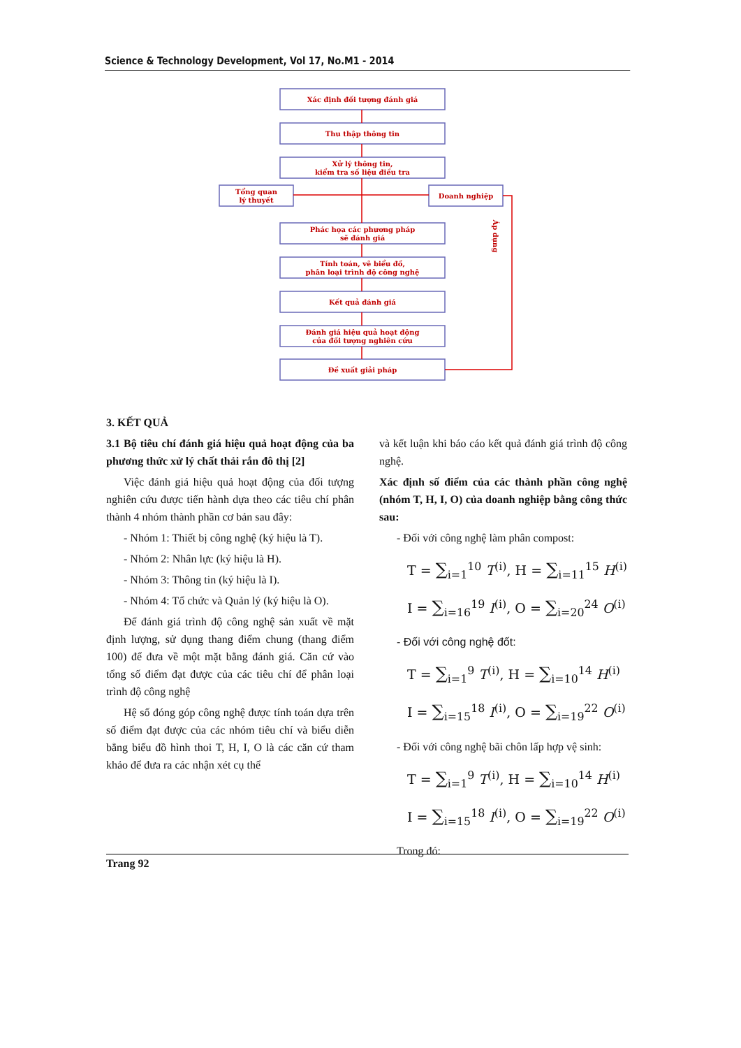Science & Technology Development, Vol 17, No.M1 - 2014
Xác định đối tượng đánh giá
Thu thập thông tin
Xử lý thông tin,
kiểm tra số liệu điều tra
Tổng quan
lý thuyết
Doanh nghiệp
Phác họa các phương pháp
sẽ đánh giá
Tính toán, vẽ biểu đồ,
phân loại trình độ công nghệ
Kết quả đánh giá
Đánh giá hiệu quả hoạt động
của đối tượng nghiên cứu
Đề xuất giải pháp
Áp dụng
3. KẾT QUẢ
3.1 Bộ tiêu chí đánh giá hiệu quả hoạt động của ba phương thức xử lý chất thải rắn đô thị [2]
Việc đánh giá hiệu quả hoạt động của đối tượng nghiên cứu được tiến hành dựa theo các tiêu chí phân thành 4 nhóm thành phần cơ bản sau đây:
- Nhóm 1: Thiết bị công nghệ (ký hiệu là T).
- Nhóm 2: Nhân lực (ký hiệu là H).
- Nhóm 3: Thông tin (ký hiệu là I).
- Nhóm 4: Tổ chức và Quản lý (ký hiệu là O).
Để đánh giá trình độ công nghệ sản xuất về mặt định lượng, sử dụng thang điểm chung (thang điểm 100) để đưa về một mặt bằng đánh giá. Căn cứ vào tổng số điểm đạt được của các tiêu chí để phân loại trình độ công nghệ
Hệ số đóng góp công nghệ được tính toán dựa trên số điểm đạt được của các nhóm tiêu chí và biểu diễn bằng biểu đồ hình thoi T, H, I, O là các căn cứ tham khảo để đưa ra các nhận xét cụ thể
và kết luận khi báo cáo kết quả đánh giá trình độ công nghệ.
Xác định số điểm của các thành phần công nghệ (nhóm T, H, I, O) của doanh nghiệp bằng công thức sau:
- Đối với công nghệ làm phân compost:
T = ∑<sub>i=1</sub><sup>10</sup> T<sup>(i)</sup>, H = ∑<sub>i=11</sub><sup>15</sup> H<sup>(i)</sup>
I = ∑<sub>i=16</sub><sup>19</sup> I<sup>(i)</sup>, O = ∑<sub>i=20</sub><sup>24</sup> O<sup>(i)</sup>
- Đối với công nghệ đốt:
T = ∑<sub>i=1</sub><sup>9</sup> T<sup>(i)</sup>, H = ∑<sub>i=10</sub><sup>14</sup> H<sup>(i)</sup>
I = ∑<sub>i=15</sub><sup>18</sup> I<sup>(i)</sup>, O = ∑<sub>i=19</sub><sup>22</sup> O<sup>(i)</sup>
- Đối với công nghệ bãi chôn lấp hợp vệ sinh:
T = ∑<sub>i=1</sub><sup>9</sup> T<sup>(i)</sup>, H = ∑<sub>i=10</sub><sup>14</sup> H<sup>(i)</sup>
I = ∑<sub>i=15</sub><sup>18</sup> I<sup>(i)</sup>, O = ∑<sub>i=19</sub><sup>22</sup> O<sup>(i)</sup>
Trong đó:
Trang 92